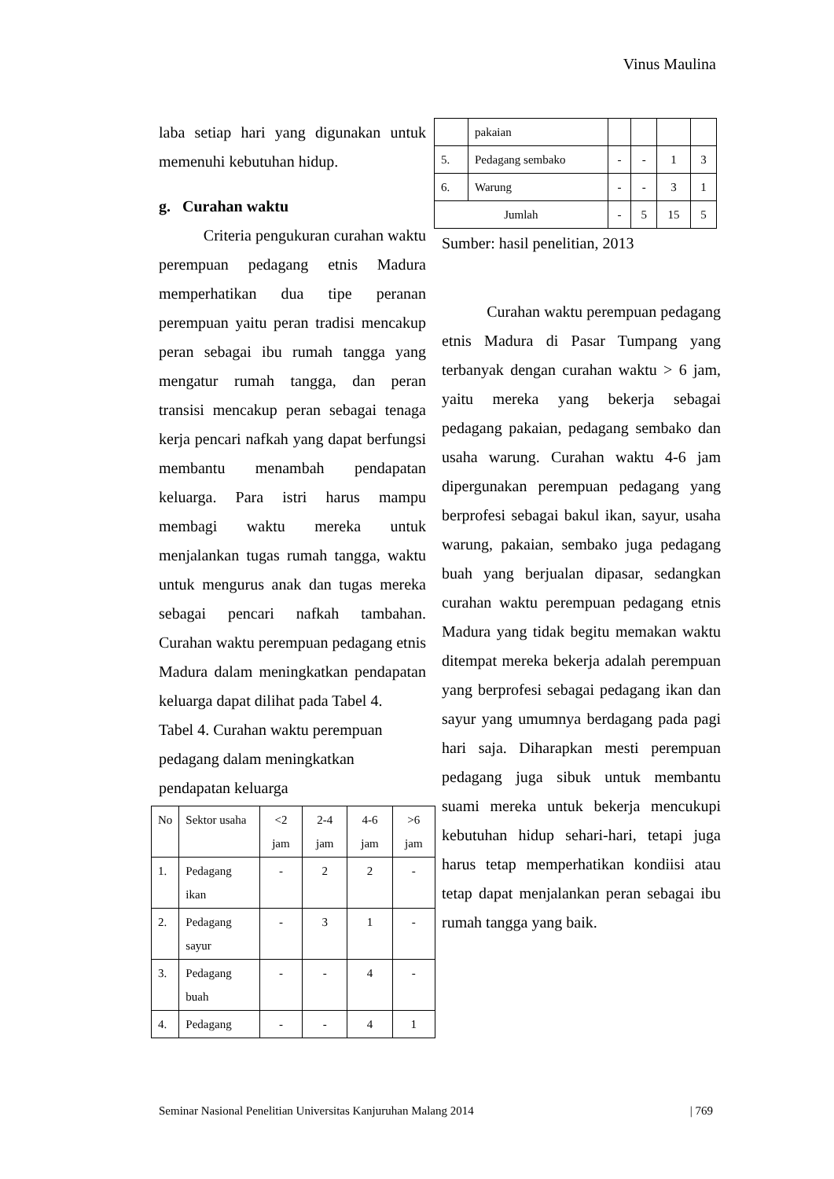Vinus Maulina
laba setiap hari yang digunakan untuk memenuhi kebutuhan hidup.
g. Curahan waktu
Criteria pengukuran curahan waktu perempuan pedagang etnis Madura memperhatikan dua tipe peranan perempuan yaitu peran tradisi mencakup peran sebagai ibu rumah tangga yang mengatur rumah tangga, dan peran transisi mencakup peran sebagai tenaga kerja pencari nafkah yang dapat berfungsi membantu menambah pendapatan keluarga. Para istri harus mampu membagi waktu mereka untuk menjalankan tugas rumah tangga, waktu untuk mengurus anak dan tugas mereka sebagai pencari nafkah tambahan. Curahan waktu perempuan pedagang etnis Madura dalam meningkatkan pendapatan keluarga dapat dilihat pada Tabel 4.
Tabel 4. Curahan waktu perempuan pedagang dalam meningkatkan pendapatan keluarga
| No | Sektor usaha | <2 jam | 2-4 jam | 4-6 jam | >6 jam |
| 1. | Pedagang ikan | - | 2 | 2 | - |
| 2. | Pedagang sayur | - | 3 | 1 | - |
| 3. | Pedagang buah | - | - | 4 | - |
| 4. | Pedagang | - | - | 4 | 1 |
| | pakaian | | | | |
| 5. | Pedagang sembako | - | - | 1 | 3 |
| 6. | Warung | - | - | 3 | 1 |
| Jumlah | | - | 5 | 15 | 5 |
Sumber: hasil penelitian, 2013
Curahan waktu perempuan pedagang etnis Madura di Pasar Tumpang yang terbanyak dengan curahan waktu > 6 jam, yaitu mereka yang bekerja sebagai pedagang pakaian, pedagang sembako dan usaha warung. Curahan waktu 4-6 jam dipergunakan perempuan pedagang yang berprofesi sebagai bakul ikan, sayur, usaha warung, pakaian, sembako juga pedagang buah yang berjualan dipasar, sedangkan curahan waktu perempuan pedagang etnis Madura yang tidak begitu memakan waktu ditempat mereka bekerja adalah perempuan yang berprofesi sebagai pedagang ikan dan sayur yang umumnya berdagang pada pagi hari saja. Diharapkan mesti perempuan pedagang juga sibuk untuk membantu suami mereka untuk bekerja mencukupi kebutuhan hidup sehari-hari, tetapi juga harus tetap memperhatikan kondiisi atau tetap dapat menjalankan peran sebagai ibu rumah tangga yang baik.
Seminar Nasional Penelitian Universitas Kanjuruhan Malang 2014 | 769